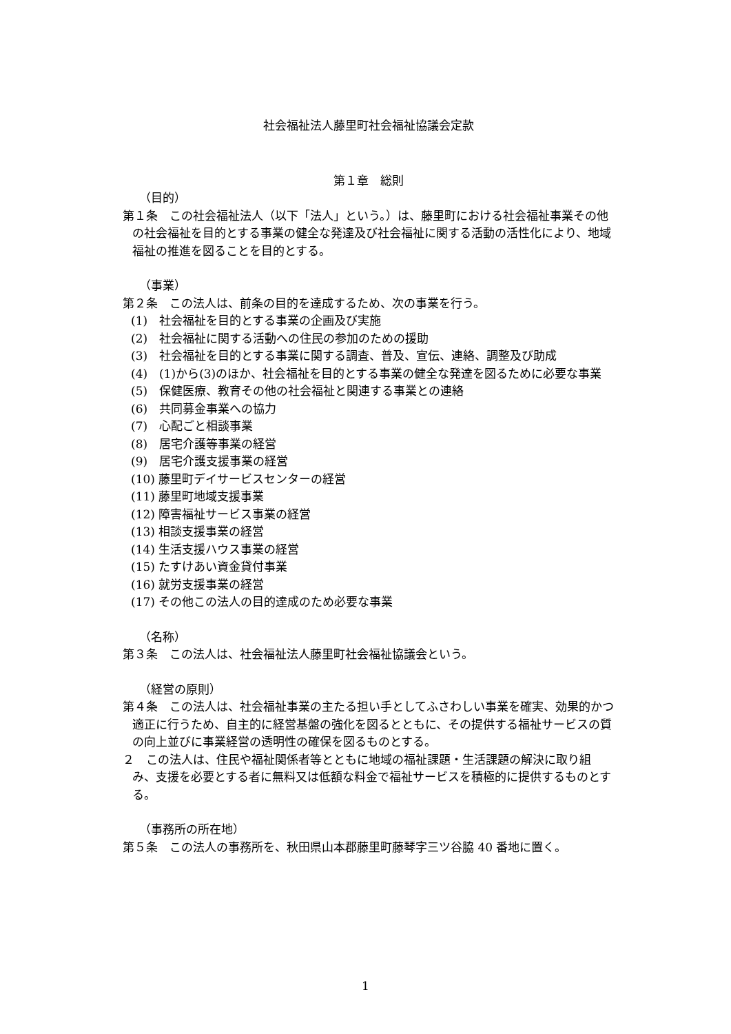社会福祉法人藤里町社会福祉協議会定款
第１章　総則
（目的）
第１条　この社会福祉法人（以下「法人」という。）は、藤里町における社会福祉事業その他の社会福祉を目的とする事業の健全な発達及び社会福祉に関する活動の活性化により、地域福祉の推進を図ることを目的とする。
（事業）
第２条　この法人は、前条の目的を達成するため、次の事業を行う。
(1)　社会福祉を目的とする事業の企画及び実施
(2)　社会福祉に関する活動への住民の参加のための援助
(3)　社会福祉を目的とする事業に関する調査、普及、宣伝、連絡、調整及び助成
(4)　(1)から(3)のほか、社会福祉を目的とする事業の健全な発達を図るために必要な事業
(5)　保健医療、教育その他の社会福祉と関連する事業との連絡
(6)　共同募金事業への協力
(7)　心配ごと相談事業
(8)　居宅介護等事業の経営
(9)　居宅介護支援事業の経営
(10) 藤里町デイサービスセンターの経営
(11) 藤里町地域支援事業
(12) 障害福祉サービス事業の経営
(13) 相談支援事業の経営
(14) 生活支援ハウス事業の経営
(15) たすけあい資金貸付事業
(16) 就労支援事業の経営
(17) その他この法人の目的達成のため必要な事業
（名称）
第３条　この法人は、社会福祉法人藤里町社会福祉協議会という。
（経営の原則）
第４条　この法人は、社会福祉事業の主たる担い手としてふさわしい事業を確実、効果的かつ適正に行うため、自主的に経営基盤の強化を図るとともに、その提供する福祉サービスの質の向上並びに事業経営の透明性の確保を図るものとする。
２　この法人は、住民や福祉関係者等とともに地域の福祉課題・生活課題の解決に取り組み、支援を必要とする者に無料又は低額な料金で福祉サービスを積極的に提供するものとする。
（事務所の所在地）
第５条　この法人の事務所を、秋田県山本郡藤里町藤琴字三ツ谷脇 40 番地に置く。
1